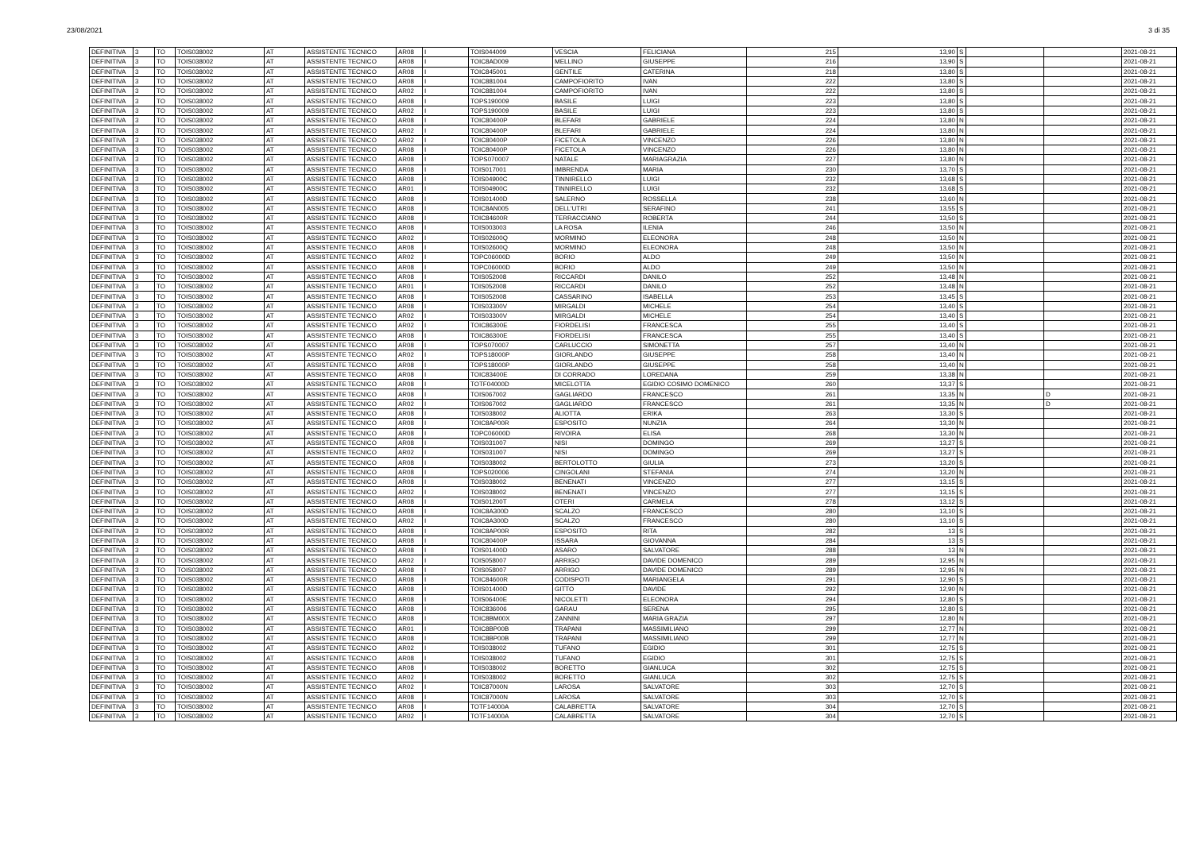23/08/2021 3 di 35
| DEFINITIVA | 3 | TO | TOIS038002 | AT | ASSISTENTE TECNICO | AR08 | I | TOIS044009 | VESCIA | FELICIANA | 215 | 13,90 | S | | | 2021-08-21 |
| DEFINITIVA | 3 | TO | TOIS038002 | AT | ASSISTENTE TECNICO | AR08 | I | TOIC8AD009 | MELLINO | GIUSEPPE | 216 | 13,90 | S | | | 2021-08-21 |
| DEFINITIVA | 3 | TO | TOIS038002 | AT | ASSISTENTE TECNICO | AR08 | I | TOIC845001 | GENTILE | CATERINA | 218 | 13,80 | S | | | 2021-08-21 |
| DEFINITIVA | 3 | TO | TOIS038002 | AT | ASSISTENTE TECNICO | AR08 | I | TOIC881004 | CAMPOFIORITO | IVAN | 222 | 13,80 | S | | | 2021-08-21 |
| DEFINITIVA | 3 | TO | TOIS038002 | AT | ASSISTENTE TECNICO | AR02 | I | TOIC881004 | CAMPOFIORITO | IVAN | 222 | 13,80 | S | | | 2021-08-21 |
| DEFINITIVA | 3 | TO | TOIS038002 | AT | ASSISTENTE TECNICO | AR08 | I | TOPS190009 | BASILE | LUIGI | 223 | 13,80 | S | | | 2021-08-21 |
| DEFINITIVA | 3 | TO | TOIS038002 | AT | ASSISTENTE TECNICO | AR02 | I | TOPS190009 | BASILE | LUIGI | 223 | 13,80 | S | | | 2021-08-21 |
| DEFINITIVA | 3 | TO | TOIS038002 | AT | ASSISTENTE TECNICO | AR08 | I | TOIC80400P | BLEFARI | GABRIELE | 224 | 13,80 | N | | | 2021-08-21 |
| DEFINITIVA | 3 | TO | TOIS038002 | AT | ASSISTENTE TECNICO | AR02 | I | TOIC80400P | BLEFARI | GABRIELE | 224 | 13,80 | N | | | 2021-08-21 |
| DEFINITIVA | 3 | TO | TOIS038002 | AT | ASSISTENTE TECNICO | AR02 | I | TOIC80400P | FICETOLA | VINCENZO | 226 | 13,80 | N | | | 2021-08-21 |
| DEFINITIVA | 3 | TO | TOIS038002 | AT | ASSISTENTE TECNICO | AR08 | I | TOIC80400P | FICETOLA | VINCENZO | 226 | 13,80 | N | | | 2021-08-21 |
| DEFINITIVA | 3 | TO | TOIS038002 | AT | ASSISTENTE TECNICO | AR08 | I | TOPS070007 | NATALE | MARIAGRAZIA | 227 | 13,80 | N | | | 2021-08-21 |
| DEFINITIVA | 3 | TO | TOIS038002 | AT | ASSISTENTE TECNICO | AR08 | I | TOIS017001 | IMBRENDA | MARIA | 230 | 13,70 | S | | | 2021-08-21 |
| DEFINITIVA | 3 | TO | TOIS038002 | AT | ASSISTENTE TECNICO | AR08 | I | TOIS04900C | TINNIRELLO | LUIGI | 232 | 13,68 | S | | | 2021-08-21 |
| DEFINITIVA | 3 | TO | TOIS038002 | AT | ASSISTENTE TECNICO | AR01 | I | TOIS04900C | TINNIRELLO | LUIGI | 232 | 13,68 | S | | | 2021-08-21 |
| DEFINITIVA | 3 | TO | TOIS038002 | AT | ASSISTENTE TECNICO | AR08 | I | TOIS01400D | SALERNO | ROSSELLA | 238 | 13,60 | N | | | 2021-08-21 |
| DEFINITIVA | 3 | TO | TOIS038002 | AT | ASSISTENTE TECNICO | AR08 | I | TOIC8AN005 | DELL'UTRI | SERAFINO | 241 | 13,55 | S | | | 2021-08-21 |
| DEFINITIVA | 3 | TO | TOIS038002 | AT | ASSISTENTE TECNICO | AR08 | I | TOIC84600R | TERRACCIANO | ROBERTA | 244 | 13,50 | S | | | 2021-08-21 |
| DEFINITIVA | 3 | TO | TOIS038002 | AT | ASSISTENTE TECNICO | AR08 | I | TOIS003003 | LA ROSA | ILENIA | 246 | 13,50 | N | | | 2021-08-21 |
| DEFINITIVA | 3 | TO | TOIS038002 | AT | ASSISTENTE TECNICO | AR02 | I | TOIS02600Q | MORMINO | ELEONORA | 248 | 13,50 | N | | | 2021-08-21 |
| DEFINITIVA | 3 | TO | TOIS038002 | AT | ASSISTENTE TECNICO | AR08 | I | TOIS02600Q | MORMINO | ELEONORA | 248 | 13,50 | N | | | 2021-08-21 |
| DEFINITIVA | 3 | TO | TOIS038002 | AT | ASSISTENTE TECNICO | AR02 | I | TOPC06000D | BORIO | ALDO | 249 | 13,50 | N | | | 2021-08-21 |
| DEFINITIVA | 3 | TO | TOIS038002 | AT | ASSISTENTE TECNICO | AR08 | I | TOPC06000D | BORIO | ALDO | 249 | 13,50 | N | | | 2021-08-21 |
| DEFINITIVA | 3 | TO | TOIS038002 | AT | ASSISTENTE TECNICO | AR08 | I | TOIS052008 | RICCARDI | DANILO | 252 | 13,48 | N | | | 2021-08-21 |
| DEFINITIVA | 3 | TO | TOIS038002 | AT | ASSISTENTE TECNICO | AR01 | I | TOIS052008 | RICCARDI | DANILO | 252 | 13,48 | N | | | 2021-08-21 |
| DEFINITIVA | 3 | TO | TOIS038002 | AT | ASSISTENTE TECNICO | AR08 | I | TOIS052008 | CASSARINO | ISABELLA | 253 | 13,45 | S | | | 2021-08-21 |
| DEFINITIVA | 3 | TO | TOIS038002 | AT | ASSISTENTE TECNICO | AR08 | I | TOIS03300V | MIRGALDI | MICHELE | 254 | 13,40 | S | | | 2021-08-21 |
| DEFINITIVA | 3 | TO | TOIS038002 | AT | ASSISTENTE TECNICO | AR02 | I | TOIS03300V | MIRGALDI | MICHELE | 254 | 13,40 | S | | | 2021-08-21 |
| DEFINITIVA | 3 | TO | TOIS038002 | AT | ASSISTENTE TECNICO | AR02 | I | TOIC86300E | FIORDELISI | FRANCESCA | 255 | 13,40 | S | | | 2021-08-21 |
| DEFINITIVA | 3 | TO | TOIS038002 | AT | ASSISTENTE TECNICO | AR08 | I | TOIC86300E | FIORDELISI | FRANCESCA | 255 | 13,40 | S | | | 2021-08-21 |
| DEFINITIVA | 3 | TO | TOIS038002 | AT | ASSISTENTE TECNICO | AR08 | I | TOPS070007 | CARLUCCIO | SIMONETTA | 257 | 13,40 | N | | | 2021-08-21 |
| DEFINITIVA | 3 | TO | TOIS038002 | AT | ASSISTENTE TECNICO | AR02 | I | TOPS18000P | GIORLANDO | GIUSEPPE | 258 | 13,40 | N | | | 2021-08-21 |
| DEFINITIVA | 3 | TO | TOIS038002 | AT | ASSISTENTE TECNICO | AR08 | I | TOPS18000P | GIORLANDO | GIUSEPPE | 258 | 13,40 | N | | | 2021-08-21 |
| DEFINITIVA | 3 | TO | TOIS038002 | AT | ASSISTENTE TECNICO | AR08 | I | TOIC83400E | DI CORRADO | LOREDANA | 259 | 13,38 | N | | | 2021-08-21 |
| DEFINITIVA | 3 | TO | TOIS038002 | AT | ASSISTENTE TECNICO | AR08 | I | TOTF04000D | MICELOTTA | EGIDIO COSIMO DOMENICO | 260 | 13,37 | S | | | 2021-08-21 |
| DEFINITIVA | 3 | TO | TOIS038002 | AT | ASSISTENTE TECNICO | AR08 | I | TOIS067002 | GAGLIARDO | FRANCESCO | 261 | 13,35 | N | | D | 2021-08-21 |
| DEFINITIVA | 3 | TO | TOIS038002 | AT | ASSISTENTE TECNICO | AR02 | I | TOIS067002 | GAGLIARDO | FRANCESCO | 261 | 13,35 | N | | D | 2021-08-21 |
| DEFINITIVA | 3 | TO | TOIS038002 | AT | ASSISTENTE TECNICO | AR08 | I | TOIS038002 | ALIOTTA | ERIKA | 263 | 13,30 | S | | | 2021-08-21 |
| DEFINITIVA | 3 | TO | TOIS038002 | AT | ASSISTENTE TECNICO | AR08 | I | TOIC8AP00R | ESPOSITO | NUNZIA | 264 | 13,30 | N | | | 2021-08-21 |
| DEFINITIVA | 3 | TO | TOIS038002 | AT | ASSISTENTE TECNICO | AR08 | I | TOPC06000D | RIVOIRA | ELISA | 268 | 13,30 | N | | | 2021-08-21 |
| DEFINITIVA | 3 | TO | TOIS038002 | AT | ASSISTENTE TECNICO | AR08 | I | TOIS031007 | NISI | DOMINGO | 269 | 13,27 | S | | | 2021-08-21 |
| DEFINITIVA | 3 | TO | TOIS038002 | AT | ASSISTENTE TECNICO | AR02 | I | TOIS031007 | NISI | DOMINGO | 269 | 13,27 | S | | | 2021-08-21 |
| DEFINITIVA | 3 | TO | TOIS038002 | AT | ASSISTENTE TECNICO | AR08 | I | TOIS038002 | BERTOLOTTO | GIULIA | 273 | 13,20 | S | | | 2021-08-21 |
| DEFINITIVA | 3 | TO | TOIS038002 | AT | ASSISTENTE TECNICO | AR08 | I | TOPS020006 | CINGOLANI | STEFANIA | 274 | 13,20 | N | | | 2021-08-21 |
| DEFINITIVA | 3 | TO | TOIS038002 | AT | ASSISTENTE TECNICO | AR08 | I | TOIS038002 | BENENATI | VINCENZO | 277 | 13,15 | S | | | 2021-08-21 |
| DEFINITIVA | 3 | TO | TOIS038002 | AT | ASSISTENTE TECNICO | AR02 | I | TOIS038002 | BENENATI | VINCENZO | 277 | 13,15 | S | | | 2021-08-21 |
| DEFINITIVA | 3 | TO | TOIS038002 | AT | ASSISTENTE TECNICO | AR08 | I | TOIS01200T | OTERI | CARMELA | 278 | 13,12 | S | | | 2021-08-21 |
| DEFINITIVA | 3 | TO | TOIS038002 | AT | ASSISTENTE TECNICO | AR08 | I | TOIC8A300D | SCALZO | FRANCESCO | 280 | 13,10 | S | | | 2021-08-21 |
| DEFINITIVA | 3 | TO | TOIS038002 | AT | ASSISTENTE TECNICO | AR02 | I | TOIC8A300D | SCALZO | FRANCESCO | 280 | 13,10 | S | | | 2021-08-21 |
| DEFINITIVA | 3 | TO | TOIS038002 | AT | ASSISTENTE TECNICO | AR08 | I | TOIC8AP00R | ESPOSITO | RITA | 282 | 13 | S | | | 2021-08-21 |
| DEFINITIVA | 3 | TO | TOIS038002 | AT | ASSISTENTE TECNICO | AR08 | I | TOIC80400P | ISSARA | GIOVANNA | 284 | 13 | S | | | 2021-08-21 |
| DEFINITIVA | 3 | TO | TOIS038002 | AT | ASSISTENTE TECNICO | AR08 | I | TOIS01400D | ASARO | SALVATORE | 288 | 13 | N | | | 2021-08-21 |
| DEFINITIVA | 3 | TO | TOIS038002 | AT | ASSISTENTE TECNICO | AR02 | I | TOIS058007 | ARRIGO | DAVIDE DOMENICO | 289 | 12,95 | N | | | 2021-08-21 |
| DEFINITIVA | 3 | TO | TOIS038002 | AT | ASSISTENTE TECNICO | AR08 | I | TOIS058007 | ARRIGO | DAVIDE DOMENICO | 289 | 12,95 | N | | | 2021-08-21 |
| DEFINITIVA | 3 | TO | TOIS038002 | AT | ASSISTENTE TECNICO | AR08 | I | TOIC84600R | CODISPOTI | MARIANGELA | 291 | 12,90 | S | | | 2021-08-21 |
| DEFINITIVA | 3 | TO | TOIS038002 | AT | ASSISTENTE TECNICO | AR08 | I | TOIS01400D | GITTO | DAVIDE | 292 | 12,90 | N | | | 2021-08-21 |
| DEFINITIVA | 3 | TO | TOIS038002 | AT | ASSISTENTE TECNICO | AR08 | I | TOIS06400E | NICOLETTI | ELEONORA | 294 | 12,80 | S | | | 2021-08-21 |
| DEFINITIVA | 3 | TO | TOIS038002 | AT | ASSISTENTE TECNICO | AR08 | I | TOIC836006 | GARAU | SERENA | 295 | 12,80 | S | | | 2021-08-21 |
| DEFINITIVA | 3 | TO | TOIS038002 | AT | ASSISTENTE TECNICO | AR08 | I | TOIC8BM00X | ZANNINI | MARIA GRAZIA | 297 | 12,80 | N | | | 2021-08-21 |
| DEFINITIVA | 3 | TO | TOIS038002 | AT | ASSISTENTE TECNICO | AR01 | I | TOIC8BP00B | TRAPANI | MASSIMILIANO | 299 | 12,77 | N | | | 2021-08-21 |
| DEFINITIVA | 3 | TO | TOIS038002 | AT | ASSISTENTE TECNICO | AR08 | I | TOIC8BP00B | TRAPANI | MASSIMILIANO | 299 | 12,77 | N | | | 2021-08-21 |
| DEFINITIVA | 3 | TO | TOIS038002 | AT | ASSISTENTE TECNICO | AR02 | I | TOIS038002 | TUFANO | EGIDIO | 301 | 12,75 | S | | | 2021-08-21 |
| DEFINITIVA | 3 | TO | TOIS038002 | AT | ASSISTENTE TECNICO | AR08 | I | TOIS038002 | TUFANO | EGIDIO | 301 | 12,75 | S | | | 2021-08-21 |
| DEFINITIVA | 3 | TO | TOIS038002 | AT | ASSISTENTE TECNICO | AR08 | I | TOIS038002 | BORETTO | GIANLUCA | 302 | 12,75 | S | | | 2021-08-21 |
| DEFINITIVA | 3 | TO | TOIS038002 | AT | ASSISTENTE TECNICO | AR02 | I | TOIS038002 | BORETTO | GIANLUCA | 302 | 12,75 | S | | | 2021-08-21 |
| DEFINITIVA | 3 | TO | TOIS038002 | AT | ASSISTENTE TECNICO | AR02 | I | TOIC87000N | LAROSA | SALVATORE | 303 | 12,70 | S | | | 2021-08-21 |
| DEFINITIVA | 3 | TO | TOIS038002 | AT | ASSISTENTE TECNICO | AR08 | I | TOIC87000N | LAROSA | SALVATORE | 303 | 12,70 | S | | | 2021-08-21 |
| DEFINITIVA | 3 | TO | TOIS038002 | AT | ASSISTENTE TECNICO | AR08 | I | TOTF14000A | CALABRETTA | SALVATORE | 304 | 12,70 | S | | | 2021-08-21 |
| DEFINITIVA | 3 | TO | TOIS038002 | AT | ASSISTENTE TECNICO | AR02 | I | TOTF14000A | CALABRETTA | SALVATORE | 304 | 12,70 | S | | | 2021-08-21 |